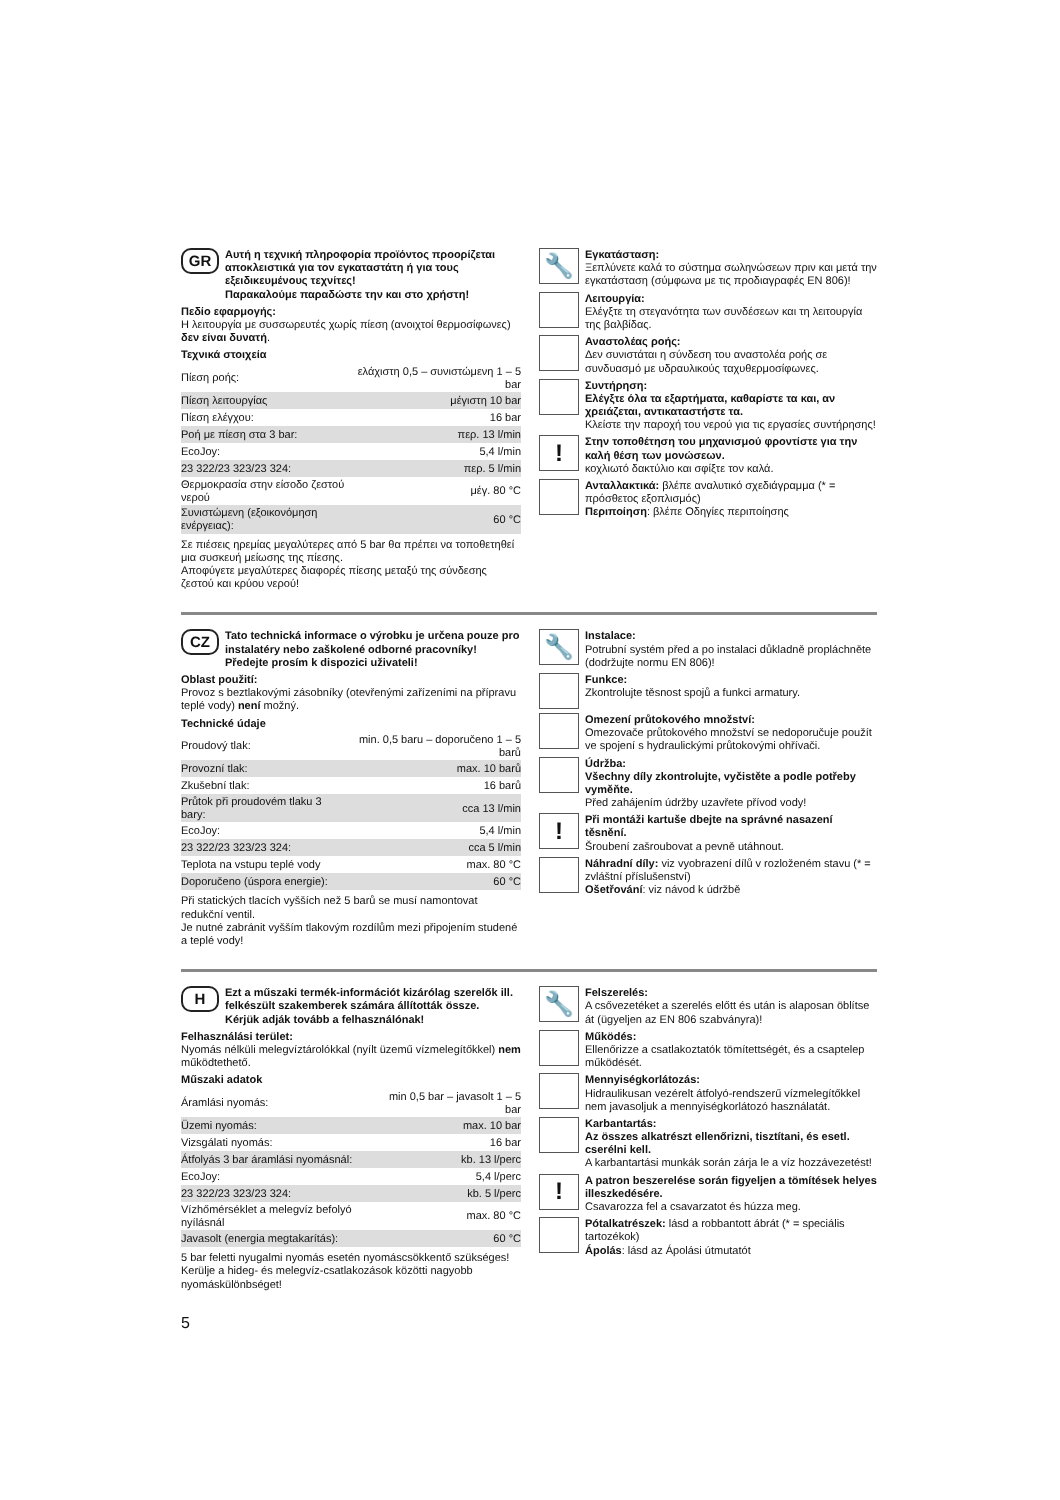GR
Αυτή η τεχνική πληροφορία προϊόντος προορίζεται αποκλειστικά για τον εγκαταστάτη ή για τους εξειδικευμένους τεχνίτες!
Παρακαλούμε παραδώστε την και στο χρήστη!
Πεδίο εφαρμογής:
Η λειτουργία με συσσωρευτές χωρίς πίεση (ανοιχτοί θερμοσίφωνες) δεν είναι δυνατή.
Τεχνικά στοιχεία
| Πίεση ροής: | ελάχιστη 0,5 – συνιστώμενη 1 – 5 bar |
| Πίεση λειτουργίας | μέγιστη 10 bar |
| Πίεση ελέγχου: | 16 bar |
| Ροή με πίεση στα 3 bar: | περ. 13 l/min |
| EcoJoy: | 5,4 l/min |
| 23 322/23 323/23 324: | περ. 5 l/min |
| Θερμοκρασία στην είσοδο ζεστού νερού | μέγ. 80 °C |
| Συνιστώμενη (εξοικονόμηση ενέργειας): | 60 °C |
Σε πιέσεις ηρεμίας μεγαλύτερες από 5 bar θα πρέπει να τοποθετηθεί μια συσκευή μείωσης της πίεσης.
Αποφύγετε μεγαλύτερες διαφορές πίεσης μεταξύ της σύνδεσης ζεστού και κρύου νερού!
🔧
Εγκατάσταση:
Ξεπλύνετε καλά το σύστημα σωληνώσεων πριν και μετά την εγκατάσταση (σύμφωνα με τις προδιαγραφές EN 806)!
Λειτουργία:
Ελέγξτε τη στεγανότητα των συνδέσεων και τη λειτουργία της βαλβίδας.
Αναστολέας ροής:
Δεν συνιστάται η σύνδεση του αναστολέα ροής σε συνδυασμό με υδραυλικούς ταχυθερμοσίφωνες.
Συντήρηση:
Ελέγξτε όλα τα εξαρτήματα, καθαρίστε τα και, αν χρειάζεται, αντικαταστήστε τα.
Κλείστε την παροχή του νερού για τις εργασίες συντήρησης!
!
Στην τοποθέτηση του μηχανισμού φροντίστε για την καλή θέση των μονώσεων.
κοχλιωτό δακτύλιο και σφίξτε τον καλά.
Ανταλλακτικά: βλέπε αναλυτικό σχεδιάγραμμα (* = πρόσθετος εξοπλισμός)
Περιποίηση: βλέπε Οδηγίες περιποίησης
CZ
Tato technická informace o výrobku je určena pouze pro instalatéry nebo zaškolené odborné pracovníky!
Předejte prosím k dispozici uživateli!
Oblast použití:
Provoz s beztlakovými zásobníky (otevřenými zařízeními na přípravu teplé vody) není možný.
Technické údaje
| Proudový tlak: | min. 0,5 baru – doporučeno 1 – 5 barů |
| Provozní tlak: | max. 10 barů |
| Zkušební tlak: | 16 barů |
| Průtok při proudovém tlaku 3 bary: | cca 13 l/min |
| EcoJoy: | 5,4 l/min |
| 23 322/23 323/23 324: | cca 5 l/min |
| Teplota na vstupu teplé vody | max. 80 °C |
| Doporučeno (úspora energie): | 60 °C |
Při statických tlacích vyšších než 5 barů se musí namontovat redukční ventil.
Je nutné zabránit vyšším tlakovým rozdílům mezi připojením studené a teplé vody!
🔧
Instalace:
Potrubní systém před a po instalaci důkladně propláchněte (dodržujte normu EN 806)!
Funkce:
Zkontrolujte těsnost spojů a funkci armatury.
Omezení průtokového množství:
Omezovače průtokového množství se nedoporučuje použít ve spojení s hydraulickými průtokovými ohřívači.
Údržba:
Všechny díly zkontrolujte, vyčistěte a podle potřeby vyměňte.
Před zahájením údržby uzavřete přívod vody!
!
Při montáži kartuše dbejte na správné nasazení těsnění.
Šroubení zašroubovat a pevně utáhnout.
Náhradní díly: viz vyobrazení dílů v rozloženém stavu (* = zvláštní příslušenství)
Ošetřování: viz návod k údržbě
H
Ezt a műszaki termék-információt kizárólag szerelők ill. felkészült szakemberek számára állították össze.
Kérjük adják tovább a felhasználónak!
Felhasználási terület:
Nyomás nélküli melegvíztárolókkal (nyílt üzemű vízmelegítőkkel) nem működtethető.
Műszaki adatok
| Áramlási nyomás: | min 0,5 bar – javasolt 1 – 5 bar |
| Üzemi nyomás: | max. 10 bar |
| Vizsgálati nyomás: | 16 bar |
| Átfolyás 3 bar áramlási nyomásnál: | kb. 13 l/perc |
| EcoJoy: | 5,4 l/perc |
| 23 322/23 323/23 324: | kb. 5 l/perc |
| Vízhőmérséklet a melegvíz befolyó nyílásnál | max. 80 °C |
| Javasolt (energia megtakarítás): | 60 °C |
5 bar feletti nyugalmi nyomás esetén nyomáscsökkentő szükséges!
Kerülje a hideg- és melegvíz-csatlakozások közötti nagyobb nyomáskülönbséget!
🔧
Felszerelés:
A csővezetéket a szerelés előtt és után is alaposan öblítse át (ügyeljen az EN 806 szabványra)!
Működés:
Ellenőrizze a csatlakoztatók tömítettségét, és a csaptelep működését.
Mennyiségkorlátozás:
Hidraulikusan vezérelt átfolyó-rendszerű vízmelegítőkkel nem javasoljuk a mennyiségkorlátozó használatát.
Karbantartás:
Az összes alkatrészt ellenőrizni, tisztítani, és esetl. cserélni kell.
A karbantartási munkák során zárja le a víz hozzávezetést!
!
A patron beszerelése során figyeljen a tömítések helyes illeszkedésére.
Csavarozza fel a csavarzatot és húzza meg.
Pótalkatrészek: lásd a robbantott ábrát (* = speciális tartozékok)
Ápolás: lásd az Ápolási útmutatót
5